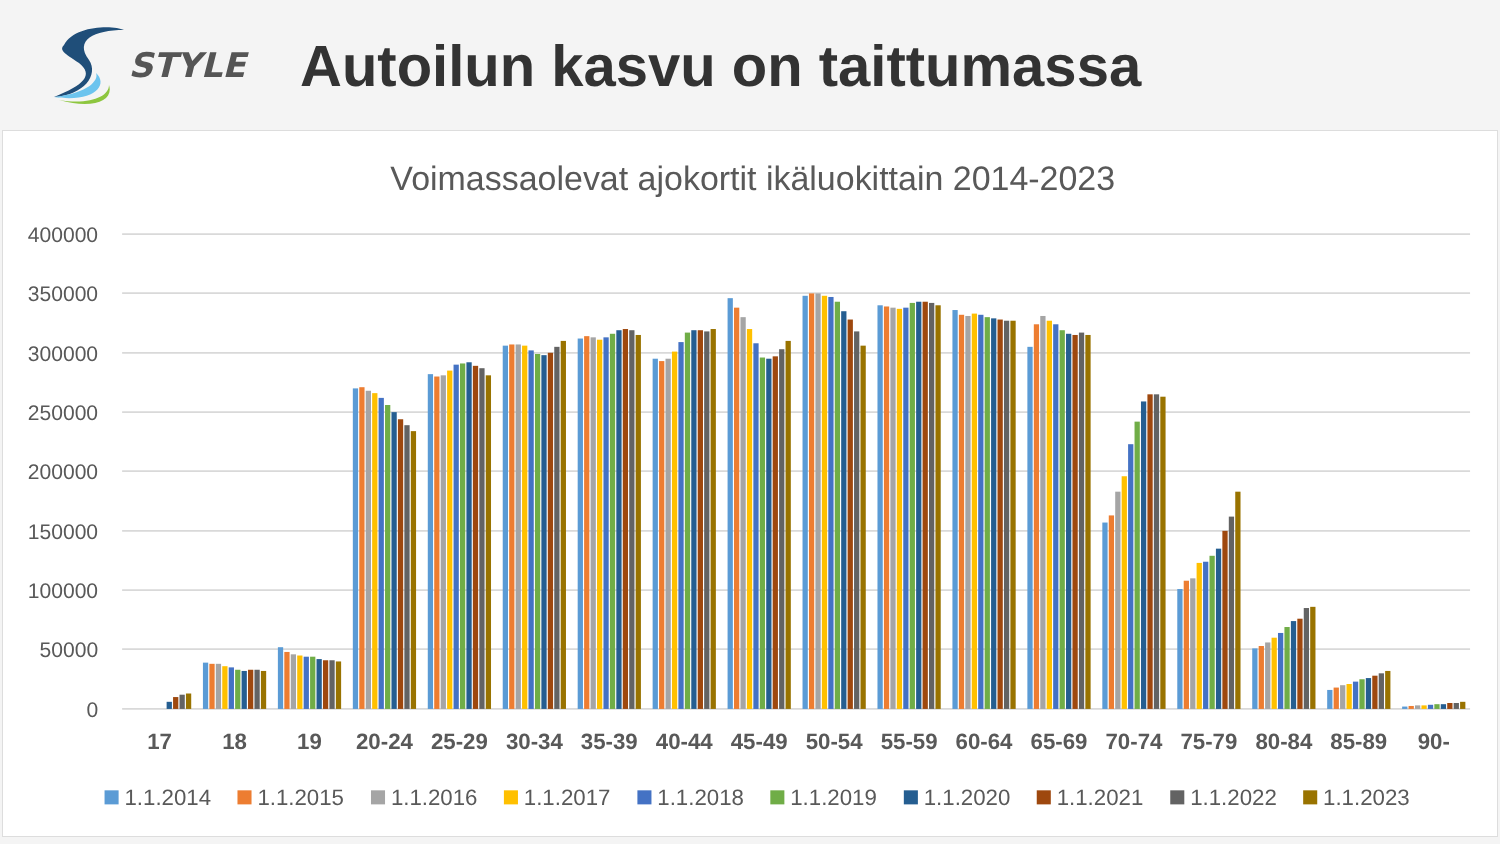STYLE
Autoilun kasvu on taittumassa
Voimassaolevat ajokortit ikäluokittain 2014-2023
400000
350000
300000
250000
200000
150000
100000
50000
0
17
18
19
20-24
25-29
30-34
35-39
40-44
45-49
50-54
55-59
60-64
65-69
70-74
75-79
80-84
85-89
90-
1.1.2014
1.1.2015
1.1.2016
1.1.2017
1.1.2018
1.1.2019
1.1.2020
1.1.2021
1.1.2022
1.1.2023